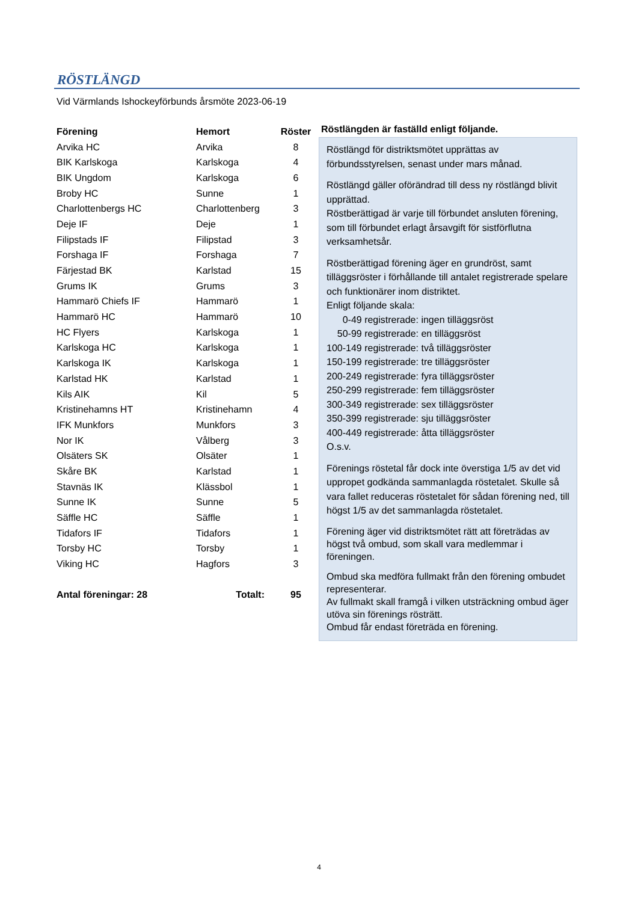RÖSTLÄNGD
Vid Värmlands Ishockeyförbunds årsmöte 2023-06-19
| Förening | Hemort | Röster |
| --- | --- | --- |
| Arvika HC | Arvika | 8 |
| BIK Karlskoga | Karlskoga | 4 |
| BIK Ungdom | Karlskoga | 6 |
| Broby HC | Sunne | 1 |
| Charlottenbergs HC | Charlottenberg | 3 |
| Deje IF | Deje | 1 |
| Filipstads IF | Filipstad | 3 |
| Forshaga IF | Forshaga | 7 |
| Färjestad BK | Karlstad | 15 |
| Grums IK | Grums | 3 |
| Hammarö Chiefs IF | Hammarö | 1 |
| Hammarö HC | Hammarö | 10 |
| HC Flyers | Karlskoga | 1 |
| Karlskoga HC | Karlskoga | 1 |
| Karlskoga IK | Karlskoga | 1 |
| Karlstad HK | Karlstad | 1 |
| Kils AIK | Kil | 5 |
| Kristinehamns HT | Kristinehamn | 4 |
| IFK Munkfors | Munkfors | 3 |
| Nor IK | Vålberg | 3 |
| Olsäters SK | Olsäter | 1 |
| Skåre BK | Karlstad | 1 |
| Stavnäs IK | Klässbol | 1 |
| Sunne IK | Sunne | 5 |
| Säffle HC | Säffle | 1 |
| Tidafors IF | Tidafors | 1 |
| Torsby HC | Torsby | 1 |
| Viking HC | Hagfors | 3 |
| Antal föreningar: 28 | Totalt: | 95 |
Röstlängden är faställd enligt följande.
Röstlängd för distriktsmötet upprättas av förbundsstyrelsen, senast under mars månad.
Röstlängd gäller oförändrad till dess ny röstlängd blivit upprättad.
Röstberättigad är varje till förbundet ansluten förening, som till förbundet erlagt årsavgift för sistförflutna verksamhetsår.
Röstberättigad förening äger en grundröst, samt tilläggsröster i förhållande till antalet registrerade spelare och funktionärer inom distriktet.
Enligt följande skala:
0-49 registrerade: ingen tilläggsröst
50-99 registrerade: en tilläggsröst
100-149 registrerade: två tilläggsröster
150-199 registrerade: tre tilläggsröster
200-249 registrerade: fyra tilläggsröster
250-299 registrerade: fem tilläggsröster
300-349 registrerade: sex tilläggsröster
350-399 registrerade: sju tilläggsröster
400-449 registrerade: åtta tilläggsröster
O.s.v.
Förenings röstetal får dock inte överstiga 1/5 av det vid uppropet godkända sammanlagda röstetalet. Skulle så vara fallet reduceras röstetalet för sådan förening ned, till högst 1/5 av det sammanlagda röstetalet.
Förening äger vid distriktsmötet rätt att företrädas av högst två ombud, som skall vara medlemmar i föreningen.
Ombud ska medföra fullmakt från den förening ombudet representerar.
Av fullmakt skall framgå i vilken utsträckning ombud äger utöva sin förenings rösträtt.
Ombud får endast företräda en förening.
4